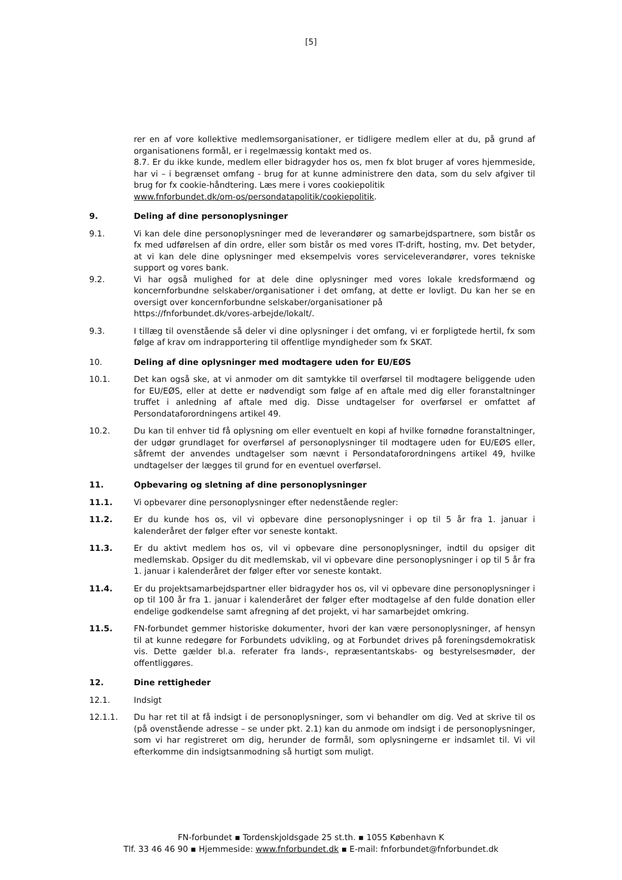[5]
rer en af vore kollektive medlemsorganisationer, er tidligere medlem eller at du, på grund af organisationens formål, er i regelmæssig kontakt med os.
8.7. Er du ikke kunde, medlem eller bidragyder hos os, men fx blot bruger af vores hjemmeside, har vi – i begrænset omfang - brug for at kunne administrere den data, som du selv afgiver til brug for fx cookie-håndtering. Læs mere i vores cookiepolitik
www.fnforbundet.dk/om-os/persondatapolitik/cookiepolitik.
9. Deling af dine personoplysninger
9.1. Vi kan dele dine personoplysninger med de leverandører og samarbejdspartnere, som bistår os fx med udførelsen af din ordre, eller som bistår os med vores IT-drift, hosting, mv. Det betyder, at vi kan dele dine oplysninger med eksempelvis vores serviceleverandører, vores tekniske support og vores bank.
9.2. Vi har også mulighed for at dele dine oplysninger med vores lokale kredsformænd og koncernforbundne selskaber/organisationer i det omfang, at dette er lovligt. Du kan her se en oversigt over koncernforbundne selskaber/organisationer på
https://fnforbundet.dk/vores-arbejde/lokalt/.
9.3. I tillæg til ovenstående så deler vi dine oplysninger i det omfang, vi er forpligtede hertil, fx som følge af krav om indrapportering til offentlige myndigheder som fx SKAT.
10. Deling af dine oplysninger med modtagere uden for EU/EØS
10.1. Det kan også ske, at vi anmoder om dit samtykke til overførsel til modtagere beliggende uden for EU/EØS, eller at dette er nødvendigt som følge af en aftale med dig eller foranstaltninger truffet i anledning af aftale med dig. Disse undtagelser for overførsel er omfattet af Persondataforordningens artikel 49.
10.2. Du kan til enhver tid få oplysning om eller eventuelt en kopi af hvilke fornødne foranstaltninger, der udgør grundlaget for overførsel af personoplysninger til modtagere uden for EU/EØS eller, såfremt der anvendes undtagelser som nævnt i Persondataforordningens artikel 49, hvilke undtagelser der lægges til grund for en eventuel overførsel.
11. Opbevaring og sletning af dine personoplysninger
11.1. Vi opbevarer dine personoplysninger efter nedenstående regler:
11.2. Er du kunde hos os, vil vi opbevare dine personoplysninger i op til 5 år fra 1. januar i kalenderåret der følger efter vor seneste kontakt.
11.3. Er du aktivt medlem hos os, vil vi opbevare dine personoplysninger, indtil du opsiger dit medlemskab. Opsiger du dit medlemskab, vil vi opbevare dine personoplysninger i op til 5 år fra 1. januar i kalenderåret der følger efter vor seneste kontakt.
11.4. Er du projektsamarbejdspartner eller bidragyder hos os, vil vi opbevare dine personoplysninger i op til 100 år fra 1. januar i kalenderåret der følger efter modtagelse af den fulde donation eller endelige godkendelse samt afregning af det projekt, vi har samarbejdet omkring.
11.5. FN-forbundet gemmer historiske dokumenter, hvori der kan være personoplysninger, af hensyn til at kunne redegøre for Forbundets udvikling, og at Forbundet drives på foreningsdemokratisk vis. Dette gælder bl.a. referater fra lands-, repræsentantskabs- og bestyrelsesmøder, der offentliggøres.
12. Dine rettigheder
12.1. Indsigt
12.1.1. Du har ret til at få indsigt i de personoplysninger, som vi behandler om dig. Ved at skrive til os (på ovenstående adresse – se under pkt. 2.1) kan du anmode om indsigt i de personoplysninger, som vi har registreret om dig, herunder de formål, som oplysningerne er indsamlet til. Vi vil efterkomme din indsigtsanmodning så hurtigt som muligt.
FN-forbundet ▪ Tordenskjoldsgade 25 st.th. ▪ 1055 København K
Tlf. 33 46 46 90 ▪ Hjemmeside: www.fnforbundet.dk ▪ E-mail: fnforbundet@fnforbundet.dk